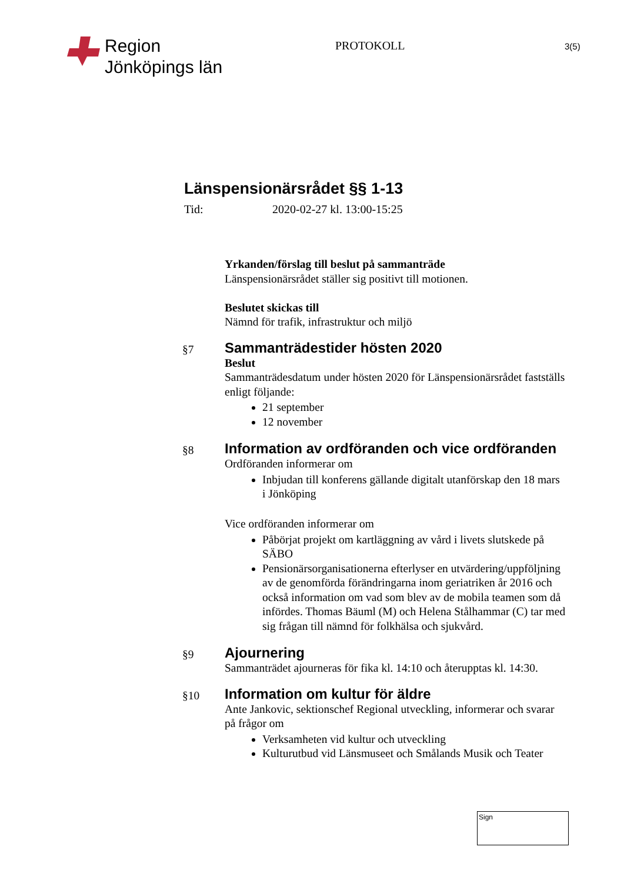Region
Jönköpings län
PROTOKOLL
3(5)
Länspensionärsrådet §§ 1-13
Tid: 2020-02-27 kl. 13:00-15:25
Yrkanden/förslag till beslut på sammanträde
Länspensionärsrådet ställer sig positivt till motionen.
Beslutet skickas till
Nämnd för trafik, infrastruktur och miljö
§7
Sammanträdestider hösten 2020
Beslut
Sammanträdesdatum under hösten 2020 för Länspensionärsrådet fastställs enligt följande:
21 september
12 november
§8
Information av ordföranden och vice ordföranden
Ordföranden informerar om
Inbjudan till konferens gällande digitalt utanförskap den 18 mars i Jönköping
Vice ordföranden informerar om
Påbörjat projekt om kartläggning av vård i livets slutskede på SÄBO
Pensionärsorganisationerna efterlyser en utvärdering/uppföljning av de genomförda förändringarna inom geriatriken år 2016 och också information om vad som blev av de mobila teamen som då infördes. Thomas Bäuml (M) och Helena Stålhammar (C) tar med sig frågan till nämnd för folkhälsa och sjukvård.
§9
Ajournering
Sammanträdet ajourneras för fika kl. 14:10 och återupptas kl. 14:30.
§10
Information om kultur för äldre
Ante Jankovic, sektionschef Regional utveckling, informerar och svarar på frågor om
Verksamheten vid kultur och utveckling
Kulturutbud vid Länsmuseet och Smålands Musik och Teater
Sign